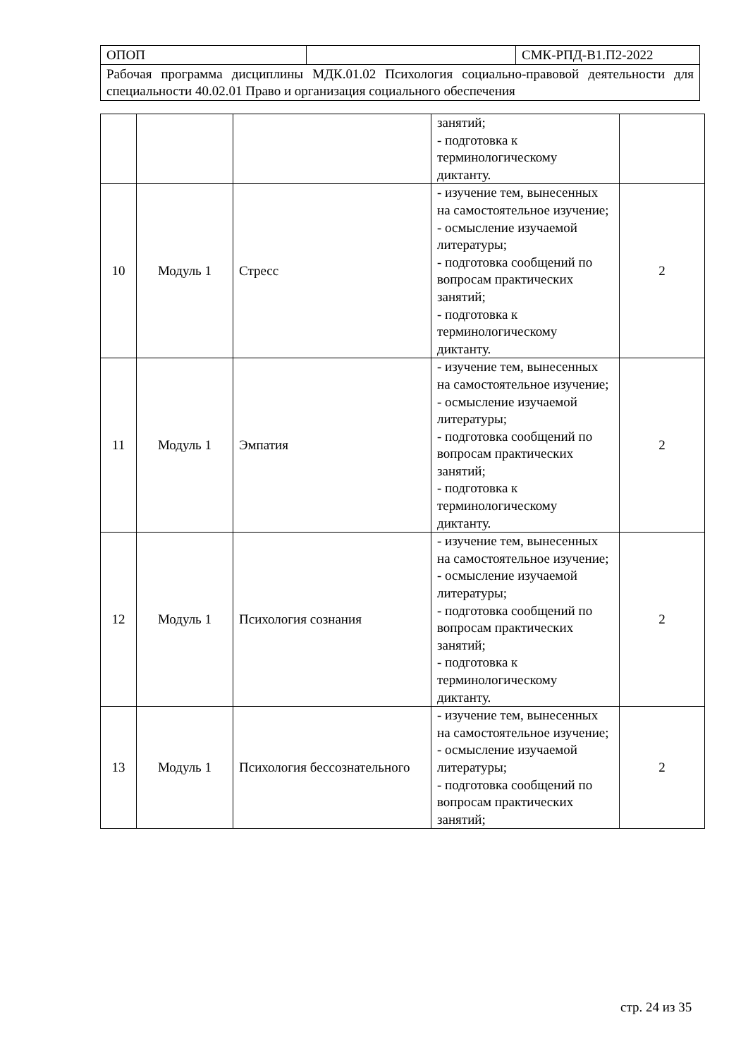| ОПОП | | СМК-РПД-В1.П2-2022 |
| Рабочая программа дисциплины МДК.01.02 Психология социально-правовой деятельности для специальности 40.02.01 Право и организация социального обеспечения | | |
| | | | занятий; - подготовка к терминологическому диктанту. | |
| 10 | Модуль 1 | Стресс | - изучение тем, вынесенных на самостоятельное изучение; - осмысление изучаемой литературы; - подготовка сообщений по вопросам практических занятий; - подготовка к терминологическому диктанту. | 2 |
| 11 | Модуль 1 | Эмпатия | - изучение тем, вынесенных на самостоятельное изучение; - осмысление изучаемой литературы; - подготовка сообщений по вопросам практических занятий; - подготовка к терминологическому диктанту. | 2 |
| 12 | Модуль 1 | Психология сознания | - изучение тем, вынесенных на самостоятельное изучение; - осмысление изучаемой литературы; - подготовка сообщений по вопросам практических занятий; - подготовка к терминологическому диктанту. | 2 |
| 13 | Модуль 1 | Психология бессознательного | - изучение тем, вынесенных на самостоятельное изучение; - осмысление изучаемой литературы; - подготовка сообщений по вопросам практических занятий; | 2 |
стр. 24 из 35